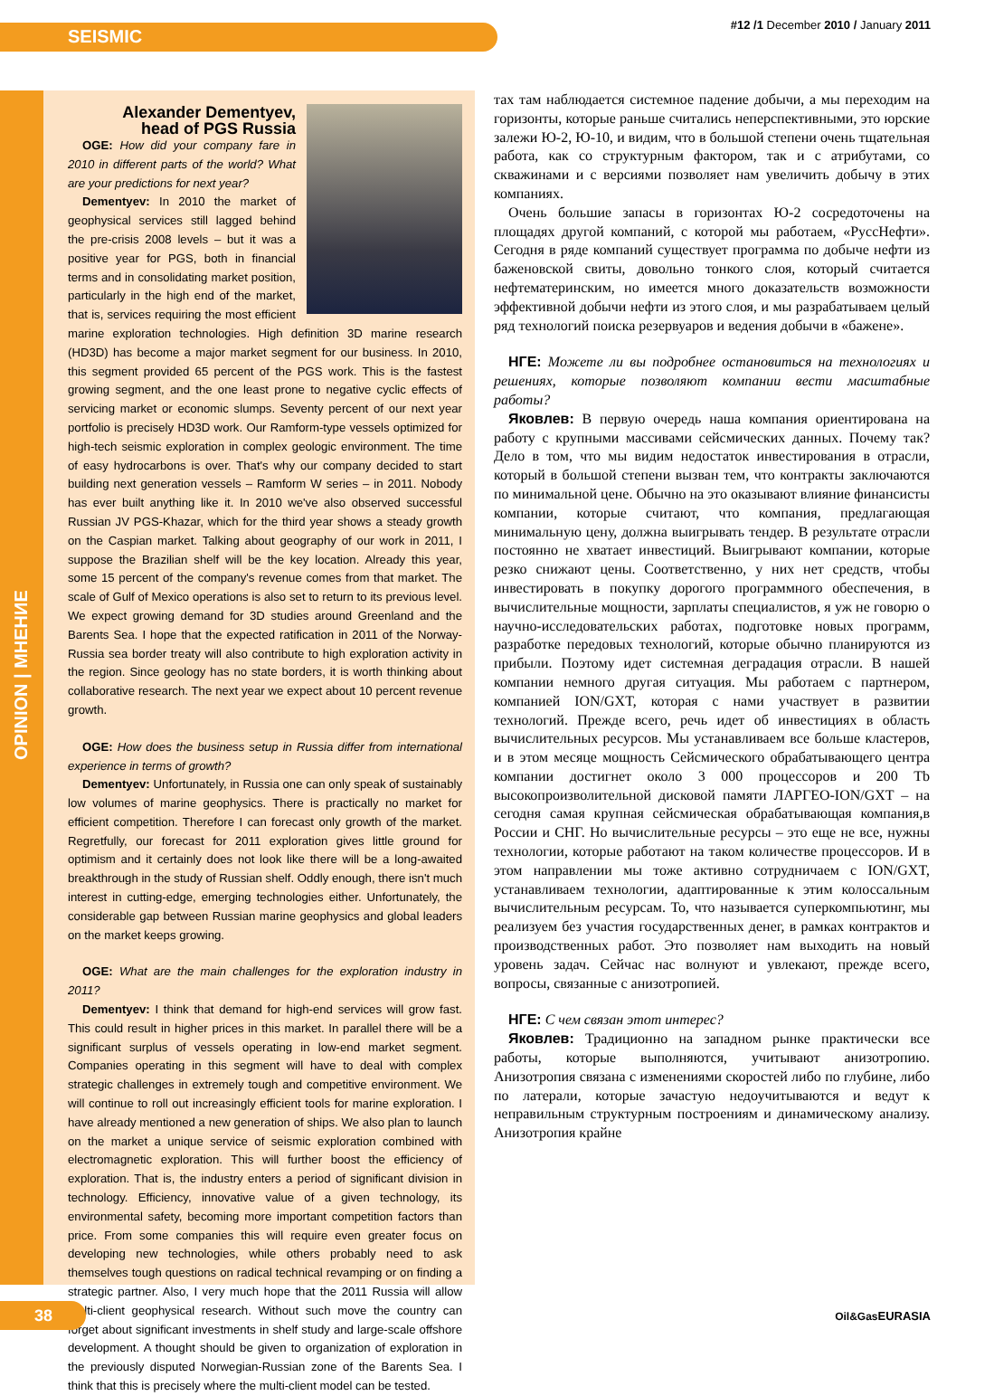SEISMIC
#12 /1 December 2010 / January 2011
OPINION | МНЕНИЕ
Alexander Dementyev,
head of PGS Russia
OGE: How did your company fare in 2010 in different parts of the world? What are your predictions for next year?
Dementyev: In 2010 the market of geophysical services still lagged behind the pre-crisis 2008 levels – but it was a positive year for PGS, both in financial terms and in consolidating market position, particularly in the high end of the market, that is, services requiring the most efficient marine exploration technologies. High definition 3D marine research (HD3D) has become a major market segment for our business. In 2010, this segment provided 65 percent of the PGS work. This is the fastest growing segment, and the one least prone to negative cyclic effects of servicing market or economic slumps. Seventy percent of our next year portfolio is precisely HD3D work. Our Ramform-type vessels optimized for high-tech seismic exploration in complex geologic environment. The time of easy hydrocarbons is over. That's why our company decided to start building next generation vessels – Ramform W series – in 2011. Nobody has ever built anything like it. In 2010 we've also observed successful Russian JV PGS-Khazar, which for the third year shows a steady growth on the Caspian market. Talking about geography of our work in 2011, I suppose the Brazilian shelf will be the key location. Already this year, some 15 percent of the company's revenue comes from that market. The scale of Gulf of Mexico operations is also set to return to its previous level. We expect growing demand for 3D studies around Greenland and the Barents Sea. I hope that the expected ratification in 2011 of the Norway-Russia sea border treaty will also contribute to high exploration activity in the region. Since geology has no state borders, it is worth thinking about collaborative research. The next year we expect about 10 percent revenue growth.
OGE: How does the business setup in Russia differ from international experience in terms of growth?
Dementyev: Unfortunately, in Russia one can only speak of sustainably low volumes of marine geophysics. There is practically no market for efficient competition. Therefore I can forecast only growth of the market. Regretfully, our forecast for 2011 exploration gives little ground for optimism and it certainly does not look like there will be a long-awaited breakthrough in the study of Russian shelf. Oddly enough, there isn't much interest in cutting-edge, emerging technologies either. Unfortunately, the considerable gap between Russian marine geophysics and global leaders on the market keeps growing.
OGE: What are the main challenges for the exploration industry in 2011?
Dementyev: I think that demand for high-end services will grow fast. This could result in higher prices in this market. In parallel there will be a significant surplus of vessels operating in low-end market segment. Companies operating in this segment will have to deal with complex strategic challenges in extremely tough and competitive environment. We will continue to roll out increasingly efficient tools for marine exploration. I have already mentioned a new generation of ships. We also plan to launch on the market a unique service of seismic exploration combined with electromagnetic exploration. This will further boost the efficiency of exploration. That is, the industry enters a period of significant division in technology. Efficiency, innovative value of a given technology, its environmental safety, becoming more important competition factors than price. From some companies this will require even greater focus on developing new technologies, while others probably need to ask themselves tough questions on radical technical revamping or on finding a strategic partner. Also, I very much hope that the 2011 Russia will allow multi-client geophysical research. Without such move the country can forget about significant investments in shelf study and large-scale offshore development. A thought should be given to organization of exploration in the previously disputed Norwegian-Russian zone of the Barents Sea. I think that this is precisely where the multi-client model can be tested.
тах там наблюдается системное падение добычи, а мы переходим на горизонты, которые раньше считались неперспективными, это юрские залежи Ю-2, Ю-10, и видим, что в большой степени очень тщательная работа, как со структурным фактором, так и с атрибутами, со скважинами и с версиями позволяет нам увеличить добычу в этих компаниях.
Очень большие запасы в горизонтах Ю-2 сосредоточены на площадях другой компаний, с которой мы работаем, «РуссНефти». Сегодня в ряде компаний существует программа по добыче нефти из баженовской свиты, довольно тонкого слоя, который считается нефтематеринским, но имеется много доказательств возможности эффективной добычи нефти из этого слоя, и мы разрабатываем целый ряд технологий поиска резервуаров и ведения добычи в «бажене».
НГЕ: Можете ли вы подробнее остановиться на технологиях и решениях, которые позволяют компании вести масштабные работы?
Яковлев: В первую очередь наша компания ориентирована на работу с крупными массивами сейсмических данных. Почему так? Дело в том, что мы видим недостаток инвестирования в отрасли, который в большой степени вызван тем, что контракты заключаются по минимальной цене. Обычно на это оказывают влияние финансисты компании, которые считают, что компания, предлагающая минимальную цену, должна выигрывать тендер. В результате отрасли постоянно не хватает инвестиций. Выигрывают компании, которые резко снижают цены. Соответственно, у них нет средств, чтобы инвестировать в покупку дорогого программного обеспечения, в вычислительные мощности, зарплаты специалистов, я уж не говорю о научно-исследовательских работах, подготовке новых программ, разработке передовых технологий, которые обычно планируются из прибыли. Поэтому идет системная деградация отрасли. В нашей компании немного другая ситуация. Мы работаем с партнером, компанией ION/GXT, которая с нами участвует в развитии технологий. Прежде всего, речь идет об инвестициях в область вычислительных ресурсов. Мы устанавливаем все больше кластеров, и в этом месяце мощность Сейсмического обрабатывающего центра компании достигнет около 3 000 процессоров и 200 Tb высокопроизволительной дисковой памяти ЛАРГЕО-ION/GXT – на сегодня самая крупная сейсмическая обрабатывающая компания,в России и СНГ. Но вычислительные ресурсы – это еще не все, нужны технологии, которые работают на таком количестве процессоров. И в этом направлении мы тоже активно сотрудничаем с ION/GXT, устанавливаем технологии, адаптированные к этим колоссальным вычислительным ресурсам. То, что называется суперкомпьютинг, мы реализуем без участия государственных денег, в рамках контрактов и производственных работ. Это позволяет нам выходить на новый уровень задач. Сейчас нас волнуют и увлекают, прежде всего, вопросы, связанные с анизотропией.
НГЕ: С чем связан этот интерес?
Яковлев: Традиционно на западном рынке практически все работы, которые выполняются, учитывают анизотропию. Анизотропия связана с изменениями скоростей либо по глубине, либо по латерали, которые зачастую недоучитываются и ведут к неправильным структурным построениям и динамическому анализу. Анизотропия крайне
38 Oil&GasEURASIA